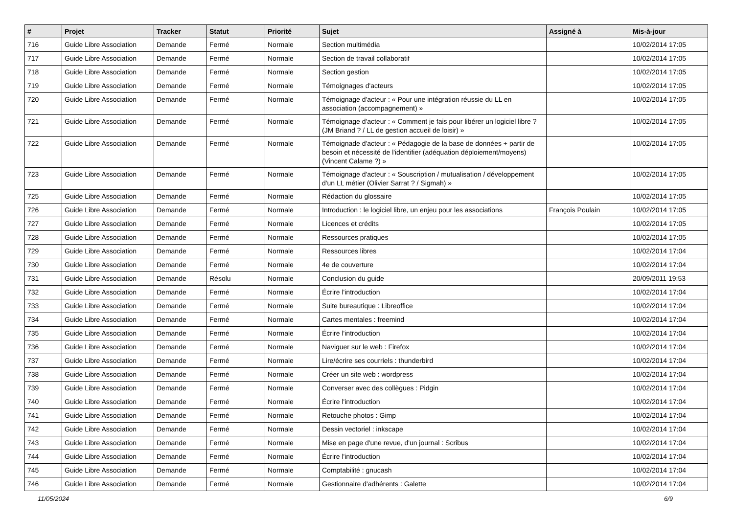| # | Projet | Tracker | Statut | Priorité | Sujet | Assigné à | Mis-à-jour |
| --- | --- | --- | --- | --- | --- | --- | --- |
| 716 | Guide Libre Association | Demande | Fermé | Normale | Section multimédia | | 10/02/2014 17:05 |
| 717 | Guide Libre Association | Demande | Fermé | Normale | Section de travail collaboratif | | 10/02/2014 17:05 |
| 718 | Guide Libre Association | Demande | Fermé | Normale | Section gestion | | 10/02/2014 17:05 |
| 719 | Guide Libre Association | Demande | Fermé | Normale | Témoignages d'acteurs | | 10/02/2014 17:05 |
| 720 | Guide Libre Association | Demande | Fermé | Normale | Témoignage d'acteur : « Pour une intégration réussie du LL en association (accompagnement) » | | 10/02/2014 17:05 |
| 721 | Guide Libre Association | Demande | Fermé | Normale | Témoignage d'acteur : « Comment je fais pour libérer un logiciel libre ? (JM Briand ? / LL de gestion accueil de loisir) » | | 10/02/2014 17:05 |
| 722 | Guide Libre Association | Demande | Fermé | Normale | Témoignade d'acteur : « Pédagogie de la base de données + partir de besoin et nécessité de l'identifier (adéquation déploiement/moyens) (Vincent Calame ?) » | | 10/02/2014 17:05 |
| 723 | Guide Libre Association | Demande | Fermé | Normale | Témoignage d'acteur : « Souscription / mutualisation / développement d'un LL métier (Olivier Sarrat ? / Sigmah) » | | 10/02/2014 17:05 |
| 725 | Guide Libre Association | Demande | Fermé | Normale | Rédaction du glossaire | | 10/02/2014 17:05 |
| 726 | Guide Libre Association | Demande | Fermé | Normale | Introduction : le logiciel libre, un enjeu pour les associations | François Poulain | 10/02/2014 17:05 |
| 727 | Guide Libre Association | Demande | Fermé | Normale | Licences et crédits | | 10/02/2014 17:05 |
| 728 | Guide Libre Association | Demande | Fermé | Normale | Ressources pratiques | | 10/02/2014 17:05 |
| 729 | Guide Libre Association | Demande | Fermé | Normale | Ressources libres | | 10/02/2014 17:04 |
| 730 | Guide Libre Association | Demande | Fermé | Normale | 4e de couverture | | 10/02/2014 17:04 |
| 731 | Guide Libre Association | Demande | Résolu | Normale | Conclusion du guide | | 20/09/2011 19:53 |
| 732 | Guide Libre Association | Demande | Fermé | Normale | Écrire l'introduction | | 10/02/2014 17:04 |
| 733 | Guide Libre Association | Demande | Fermé | Normale | Suite bureautique : Libreoffice | | 10/02/2014 17:04 |
| 734 | Guide Libre Association | Demande | Fermé | Normale | Cartes mentales : freemind | | 10/02/2014 17:04 |
| 735 | Guide Libre Association | Demande | Fermé | Normale | Écrire l'introduction | | 10/02/2014 17:04 |
| 736 | Guide Libre Association | Demande | Fermé | Normale | Naviguer sur le web : Firefox | | 10/02/2014 17:04 |
| 737 | Guide Libre Association | Demande | Fermé | Normale | Lire/écrire ses courriels : thunderbird | | 10/02/2014 17:04 |
| 738 | Guide Libre Association | Demande | Fermé | Normale | Créer un site web : wordpress | | 10/02/2014 17:04 |
| 739 | Guide Libre Association | Demande | Fermé | Normale | Converser avec des collègues : Pidgin | | 10/02/2014 17:04 |
| 740 | Guide Libre Association | Demande | Fermé | Normale | Écrire l'introduction | | 10/02/2014 17:04 |
| 741 | Guide Libre Association | Demande | Fermé | Normale | Retouche photos : Gimp | | 10/02/2014 17:04 |
| 742 | Guide Libre Association | Demande | Fermé | Normale | Dessin vectoriel : inkscape | | 10/02/2014 17:04 |
| 743 | Guide Libre Association | Demande | Fermé | Normale | Mise en page d'une revue, d'un journal : Scribus | | 10/02/2014 17:04 |
| 744 | Guide Libre Association | Demande | Fermé | Normale | Écrire l'introduction | | 10/02/2014 17:04 |
| 745 | Guide Libre Association | Demande | Fermé | Normale | Comptabilité : gnucash | | 10/02/2014 17:04 |
| 746 | Guide Libre Association | Demande | Fermé | Normale | Gestionnaire d'adhérents : Galette | | 10/02/2014 17:04 |
11/05/2024 6/9